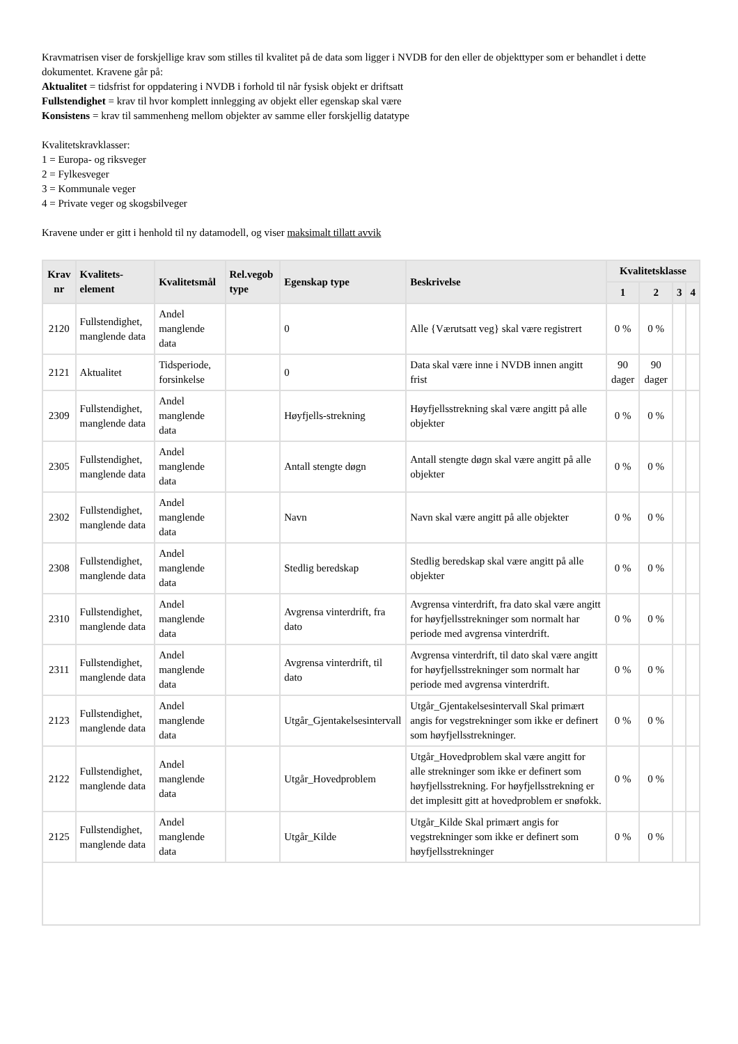Kravmatrisen viser de forskjellige krav som stilles til kvalitet på de data som ligger i NVDB for den eller de objekttyper som er behandlet i dette dokumentet. Kravene går på:
Aktualitet = tidsfrist for oppdatering i NVDB i forhold til når fysisk objekt er driftsatt
Fullstendighet = krav til hvor komplett innlegging av objekt eller egenskap skal være
Konsistens = krav til sammenheng mellom objekter av samme eller forskjellig datatype
Kvalitetskravklasser:
1 = Europa- og riksveger
2 = Fylkesveger
3 = Kommunale veger
4 = Private veger og skogsbilveger
Kravene under er gitt i henhold til ny datamodell, og viser maksimalt tillatt avvik
| Krav nr | Kvalitets-element | Kvalitetsmål | Rel.vegob type | Egenskap type | Beskrivelse | Kvalitetsklasse | | | |
| --- | --- | --- | --- | --- | --- | --- | --- | --- | --- |
| | | | | | | 1 | 2 | 3 | 4 |
| 2120 | Fullstendighet, manglende data | Andel manglende data | | 0 | Alle {Værutsatt veg} skal være registrert | 0 % | 0 % | | |
| 2121 | Aktualitet | Tidsperiode, forsinkelse | | 0 | Data skal være inne i NVDB innen angitt frist | 90 dager | 90 dager | | |
| 2309 | Fullstendighet, manglende data | Andel manglende data | | Høyfjells-strekning | Høyfjellsstrekning skal være angitt på alle objekter | 0 % | 0 % | | |
| 2305 | Fullstendighet, manglende data | Andel manglende data | | Antall stengte døgn | Antall stengte døgn skal være angitt på alle objekter | 0 % | 0 % | | |
| 2302 | Fullstendighet, manglende data | Andel manglende data | | Navn | Navn skal være angitt på alle objekter | 0 % | 0 % | | |
| 2308 | Fullstendighet, manglende data | Andel manglende data | | Stedlig beredskap | Stedlig beredskap skal være angitt på alle objekter | 0 % | 0 % | | |
| 2310 | Fullstendighet, manglende data | Andel manglende data | | Avgrensa vinterdrift, fra dato | Avgrensa vinterdrift, fra dato skal være angitt for høyfjellsstrekninger som normalt har periode med avgrensa vinterdrift. | 0 % | 0 % | | |
| 2311 | Fullstendighet, manglende data | Andel manglende data | | Avgrensa vinterdrift, til dato | Avgrensa vinterdrift, til dato skal være angitt for høyfjellsstrekninger som normalt har periode med avgrensa vinterdrift. | 0 % | 0 % | | |
| 2123 | Fullstendighet, manglende data | Andel manglende data | | Utgår_Gjentakelsesintervall | Utgår_Gjentakelsesintervall Skal primært angis for vegstrekninger som ikke er definert som høyfjellsstrekninger. | 0 % | 0 % | | |
| 2122 | Fullstendighet, manglende data | Andel manglende data | | Utgår_Hovedproblem | Utgår_Hovedproblem skal være angitt for alle strekninger som ikke er definert som høyfjellsstrekning. For høyfjellsstrekning er det implesitt gitt at hovedproblem er snøfokk. | 0 % | 0 % | | |
| 2125 | Fullstendighet, manglende data | Andel manglende data | | Utgår_Kilde | Utgår_Kilde Skal primært angis for vegstrekninger som ikke er definert som høyfjellsstrekninger | 0 % | 0 % | | |